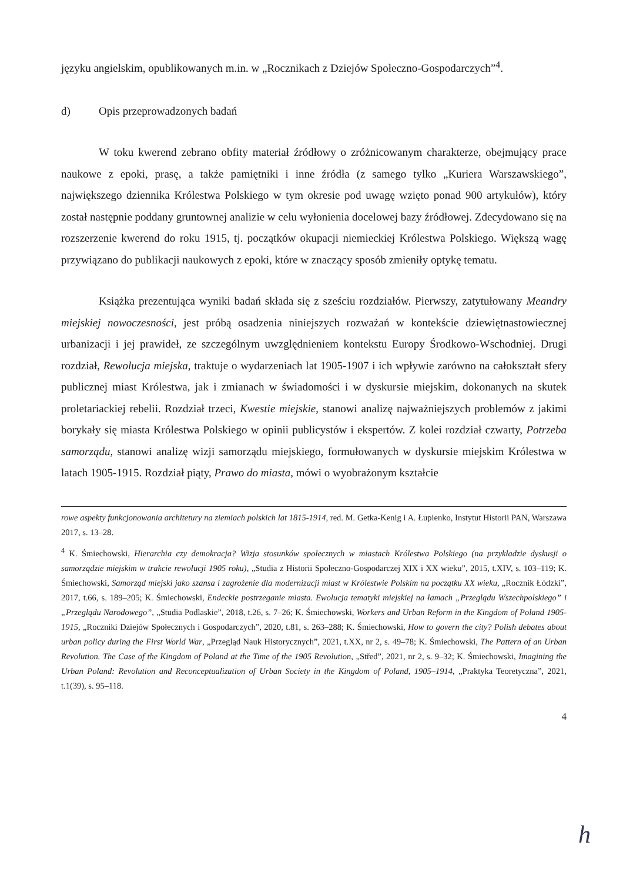języku angielskim, opublikowanych m.in. w „Rocznikach z Dziejów Społeczno-Gospodarczych”<sup>4</sup>.
d) Opis przeprowadzonych badań
W toku kwerend zebrano obfity materiał źródłowy o zróżnicowanym charakterze, obejmujący prace naukowe z epoki, prasę, a także pamiętniki i inne źródła (z samego tylko „Kuriera Warszawskiego”, największego dziennika Królestwa Polskiego w tym okresie pod uwagę wzięto ponad 900 artykułów), który został następnie poddany gruntownej analizie w celu wyłonienia docelowej bazy źródłowej. Zdecydowano się na rozszerzenie kwerend do roku 1915, tj. początków okupacji niemieckiej Królestwa Polskiego. Większą wagę przywiązano do publikacji naukowych z epoki, które w znaczący sposób zmieniły optykę tematu.
Książka prezentująca wyniki badań składa się z sześciu rozdziałów. Pierwszy, zatytułowany Meandry miejskiej nowoczesności, jest próbą osadzenia niniejszych rozważań w kontekście dziewiętnastowiecznej urbanizacji i jej prawideł, ze szczególnym uwzględnieniem kontekstu Europy Środkowo-Wschodniej. Drugi rozdział, Rewolucja miejska, traktuje o wydarzeniach lat 1905-1907 i ich wpływie zarówno na całokształt sfery publicznej miast Królestwa, jak i zmianach w świadomości i w dyskursie miejskim, dokonanych na skutek proletariackiej rebelii. Rozdział trzeci, Kwestie miejskie, stanowi analizę najważniejszych problemów z jakimi borykały się miasta Królestwa Polskiego w opinii publicystów i ekspertów. Z kolei rozdział czwarty, Potrzeba samorządu, stanowi analizę wizji samorządu miejskiego, formułowanych w dyskursie miejskim Królestwa w latach 1905-1915. Rozdział piąty, Prawo do miasta, mówi o wyobrażonym kształcie
rowe aspekty funkcjonowania architetury na ziemiach polskich lat 1815-1914, red. M. Getka-Kenig i A. Łupienko, Instytut Historii PAN, Warszawa 2017, s. 13–28.
<sup>4</sup> K. Śmiechowski, Hierarchia czy demokracja? Wizja stosunków społecznych w miastach Królestwa Polskiego (na przykładzie dyskusji o samorządzie miejskim w trakcie rewolucji 1905 roku), „Studia z Historii Społeczno-Gospodarczej XIX i XX wieku”, 2015, t.XIV, s. 103–119; K. Śmiechowski, Samorząd miejski jako szansa i zagrożenie dla modernizacji miast w Królestwie Polskim na początku XX wieku, „Rocznik Łódzki”, 2017, t.66, s. 189–205; K. Śmiechowski, Endeckie postrzeganie miasta. Ewolucja tematyki miejskiej na łamach „Przeglądu Wszechpolskiego” i „Przeglądu Narodowego”, „Studia Podlaskie”, 2018, t.26, s. 7–26; K. Śmiechowski, Workers and Urban Reform in the Kingdom of Poland 1905-1915, „Roczniki Dziejów Społecznych i Gospodarczych”, 2020, t.81, s. 263–288; K. Śmiechowski, How to govern the city? Polish debates about urban policy during the First World War, „Przegląd Nauk Historycznych”, 2021, t.XX, nr 2, s. 49–78; K. Śmiechowski, The Pattern of an Urban Revolution. The Case of the Kingdom of Poland at the Time of the 1905 Revolution, „Střed”, 2021, nr 2, s. 9–32; K. Śmiechowski, Imagining the Urban Poland: Revolution and Reconceptualization of Urban Society in the Kingdom of Poland, 1905–1914, „Praktyka Teoretyczna”, 2021, t.1(39), s. 95–118.
4
h